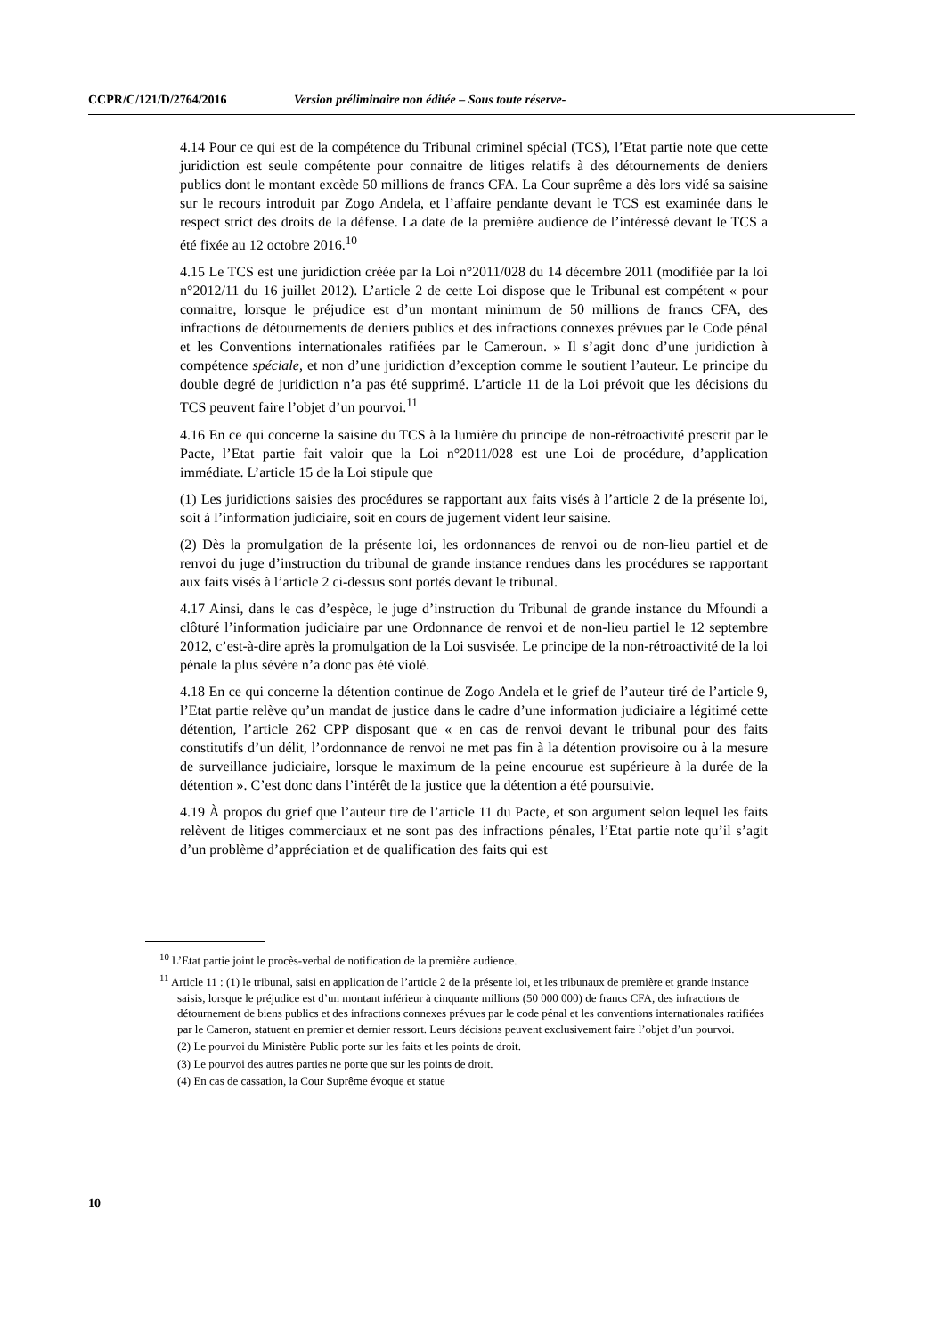CCPR/C/121/D/2764/2016 Version préliminaire non éditée – Sous toute réserve-
4.14 Pour ce qui est de la compétence du Tribunal criminel spécial (TCS), l’Etat partie note que cette juridiction est seule compétente pour connaitre de litiges relatifs à des détournements de deniers publics dont le montant excède 50 millions de francs CFA. La Cour suprême a dès lors vidé sa saisine sur le recours introduit par Zogo Andela, et l’affaire pendante devant le TCS est examinée dans le respect strict des droits de la défense. La date de la première audience de l’intéressé devant le TCS a été fixée au 12 octobre 2016.<sup>10</sup>
4.15 Le TCS est une juridiction créée par la Loi n°2011/028 du 14 décembre 2011 (modifiée par la loi n°2012/11 du 16 juillet 2012). L’article 2 de cette Loi dispose que le Tribunal est compétent « pour connaitre, lorsque le préjudice est d’un montant minimum de 50 millions de francs CFA, des infractions de détournements de deniers publics et des infractions connexes prévues par le Code pénal et les Conventions internationales ratifiées par le Cameroun. » Il s’agit donc d’une juridiction à compétence spéciale, et non d’une juridiction d’exception comme le soutient l’auteur. Le principe du double degré de juridiction n’a pas été supprimé. L’article 11 de la Loi prévoit que les décisions du TCS peuvent faire l’objet d’un pourvoi.<sup>11</sup>
4.16 En ce qui concerne la saisine du TCS à la lumière du principe de non-rétroactivité prescrit par le Pacte, l’Etat partie fait valoir que la Loi n°2011/028 est une Loi de procédure, d’application immédiate. L’article 15 de la Loi stipule que
(1) Les juridictions saisies des procédures se rapportant aux faits visés à l’article 2 de la présente loi, soit à l’information judiciaire, soit en cours de jugement vident leur saisine.
(2) Dès la promulgation de la présente loi, les ordonnances de renvoi ou de non-lieu partiel et de renvoi du juge d’instruction du tribunal de grande instance rendues dans les procédures se rapportant aux faits visés à l’article 2 ci-dessus sont portés devant le tribunal.
4.17 Ainsi, dans le cas d’espèce, le juge d’instruction du Tribunal de grande instance du Mfoundi a clôturé l’information judiciaire par une Ordonnance de renvoi et de non-lieu partiel le 12 septembre 2012, c’est-à-dire après la promulgation de la Loi susvisée. Le principe de la non-rétroactivité de la loi pénale la plus sévère n’a donc pas été violé.
4.18 En ce qui concerne la détention continue de Zogo Andela et le grief de l’auteur tiré de l’article 9, l’Etat partie relève qu’un mandat de justice dans le cadre d’une information judiciaire a légitimé cette détention, l’article 262 CPP disposant que « en cas de renvoi devant le tribunal pour des faits constitutifs d’un délit, l’ordonnance de renvoi ne met pas fin à la détention provisoire ou à la mesure de surveillance judiciaire, lorsque le maximum de la peine encourue est supérieure à la durée de la détention ». C’est donc dans l’intérêt de la justice que la détention a été poursuivie.
4.19 À propos du grief que l’auteur tire de l’article 11 du Pacte, et son argument selon lequel les faits relèvent de litiges commerciaux et ne sont pas des infractions pénales, l’Etat partie note qu’il s’agit d’un problème d’appréciation et de qualification des faits qui est
<sup>10</sup> L’Etat partie joint le procès-verbal de notification de la première audience.
<sup>11</sup> Article 11 : (1) le tribunal, saisi en application de l’article 2 de la présente loi, et les tribunaux de première et grande instance saisis, lorsque le préjudice est d’un montant inférieur à cinquante millions (50 000 000) de francs CFA, des infractions de détournement de biens publics et des infractions connexes prévues par le code pénal et les conventions internationales ratifiées par le Cameron, statuent en premier et dernier ressort. Leurs décisions peuvent exclusivement faire l’objet d’un pourvoi.
(2) Le pourvoi du Ministère Public porte sur les faits et les points de droit.
(3) Le pourvoi des autres parties ne porte que sur les points de droit.
(4) En cas de cassation, la Cour Suprême évoque et statue
10